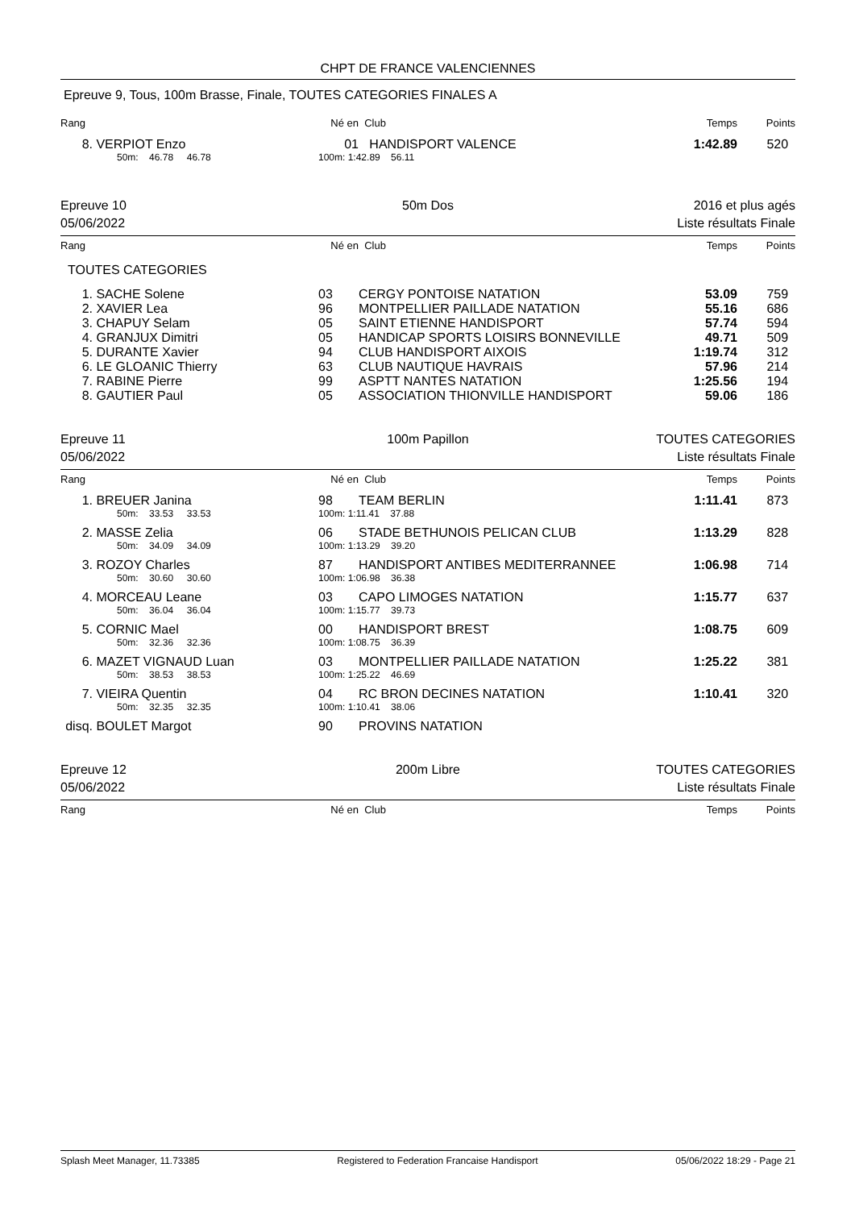CHPT DE FRANCE VALENCIENNES
Epreuve 9, Tous, 100m Brasse, Finale, TOUTES CATEGORIES FINALES A
| Rang | | Né en | Club | Temps | Points |
| 8. | VERPIOT Enzo | 01 | HANDISPORT VALENCE | 1:42.89 | 520 |
| | 50m: 46.78 46.78 | 100m: 1:42.89 56.11 | | | |
Epreuve 10
05/06/2022
50m Dos 2016 et plus agés
Liste résultats Finale
| Rang | | Né en | Club | Temps | Points |
TOUTES CATEGORIES
| 1. | SACHE Solene | 03 | CERGY PONTOISE NATATION | 53.09 | 759 |
| 2. | XAVIER Lea | 96 | MONTPELLIER PAILLADE NATATION | 55.16 | 686 |
| 3. | CHAPUY Selam | 05 | SAINT ETIENNE HANDISPORT | 57.74 | 594 |
| 4. | GRANJUX Dimitri | 05 | HANDICAP SPORTS LOISIRS BONNEVILLE | 49.71 | 509 |
| 5. | DURANTE Xavier | 94 | CLUB HANDISPORT AIXOIS | 1:19.74 | 312 |
| 6. | LE GLOANIC Thierry | 63 | CLUB NAUTIQUE HAVRAIS | 57.96 | 214 |
| 7. | RABINE Pierre | 99 | ASPTT NANTES NATATION | 1:25.56 | 194 |
| 8. | GAUTIER Paul | 05 | ASSOCIATION THIONVILLE HANDISPORT | 59.06 | 186 |
Epreuve 11
05/06/2022
100m Papillon TOUTES CATEGORIES
Liste résultats Finale
| Rang | | Né en | Club | Temps | Points |
| 1. | BREUER Janina | 98 | TEAM BERLIN | 1:11.41 | 873 |
| | 50m: 33.53 33.53 | 100m: 1:11.41 37.88 | | | |
| 2. | MASSE Zelia | 06 | STADE BETHUNOIS PELICAN CLUB | 1:13.29 | 828 |
| | 50m: 34.09 34.09 | 100m: 1:13.29 39.20 | | | |
| 3. | ROZOY Charles | 87 | HANDISPORT ANTIBES MEDITERRANNEE | 1:06.98 | 714 |
| | 50m: 30.60 30.60 | 100m: 1:06.98 36.38 | | | |
| 4. | MORCEAU Leane | 03 | CAPO LIMOGES NATATION | 1:15.77 | 637 |
| | 50m: 36.04 36.04 | 100m: 1:15.77 39.73 | | | |
| 5. | CORNIC Mael | 00 | HANDISPORT BREST | 1:08.75 | 609 |
| | 50m: 32.36 32.36 | 100m: 1:08.75 36.39 | | | |
| 6. | MAZET VIGNAUD Luan | 03 | MONTPELLIER PAILLADE NATATION | 1:25.22 | 381 |
| | 50m: 38.53 38.53 | 100m: 1:25.22 46.69 | | | |
| 7. | VIEIRA Quentin | 04 | RC BRON DECINES NATATION | 1:10.41 | 320 |
| | 50m: 32.35 32.35 | 100m: 1:10.41 38.06 | | | |
| disq. | BOULET Margot | 90 | PROVINS NATATION | | |
Epreuve 12
05/06/2022
200m Libre TOUTES CATEGORIES
Liste résultats Finale
| Rang | | Né en | Club | Temps | Points |
Splash Meet Manager, 11.73385 Registered to Federation Francaise Handisport 05/06/2022 18:29 - Page 21